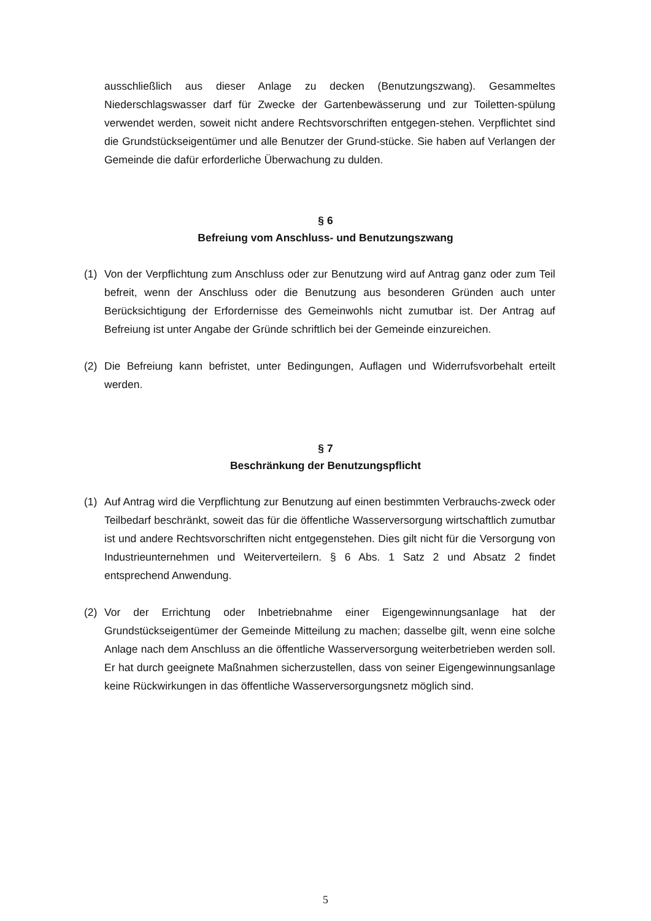ausschließlich aus dieser Anlage zu decken (Benutzungszwang). Gesammeltes Niederschlagswasser darf für Zwecke der Gartenbewässerung und zur Toiletten-spülung verwendet werden, soweit nicht andere Rechtsvorschriften entgegen-stehen. Verpflichtet sind die Grundstückseigentümer und alle Benutzer der Grund-stücke. Sie haben auf Verlangen der Gemeinde die dafür erforderliche Überwachung zu dulden.
§ 6
Befreiung vom Anschluss- und Benutzungszwang
(1) Von der Verpflichtung zum Anschluss oder zur Benutzung wird auf Antrag ganz oder zum Teil befreit, wenn der Anschluss oder die Benutzung aus besonderen Gründen auch unter Berücksichtigung der Erfordernisse des Gemeinwohls nicht zumutbar ist. Der Antrag auf Befreiung ist unter Angabe der Gründe schriftlich bei der Gemeinde einzureichen.
(2) Die Befreiung kann befristet, unter Bedingungen, Auflagen und Widerrufsvorbehalt erteilt werden.
§ 7
Beschränkung der Benutzungspflicht
(1) Auf Antrag wird die Verpflichtung zur Benutzung auf einen bestimmten Verbrauchs-zweck oder Teilbedarf beschränkt, soweit das für die öffentliche Wasserversorgung wirtschaftlich zumutbar ist und andere Rechtsvorschriften nicht entgegenstehen. Dies gilt nicht für die Versorgung von Industrieunternehmen und Weiterverteilern. § 6 Abs. 1 Satz 2 und Absatz 2 findet entsprechend Anwendung.
(2) Vor der Errichtung oder Inbetriebnahme einer Eigengewinnungsanlage hat der Grundstückseigentümer der Gemeinde Mitteilung zu machen; dasselbe gilt, wenn eine solche Anlage nach dem Anschluss an die öffentliche Wasserversorgung weiterbetrieben werden soll. Er hat durch geeignete Maßnahmen sicherzustellen, dass von seiner Eigengewinnungsanlage keine Rückwirkungen in das öffentliche Wasserversorgungsnetz möglich sind.
5